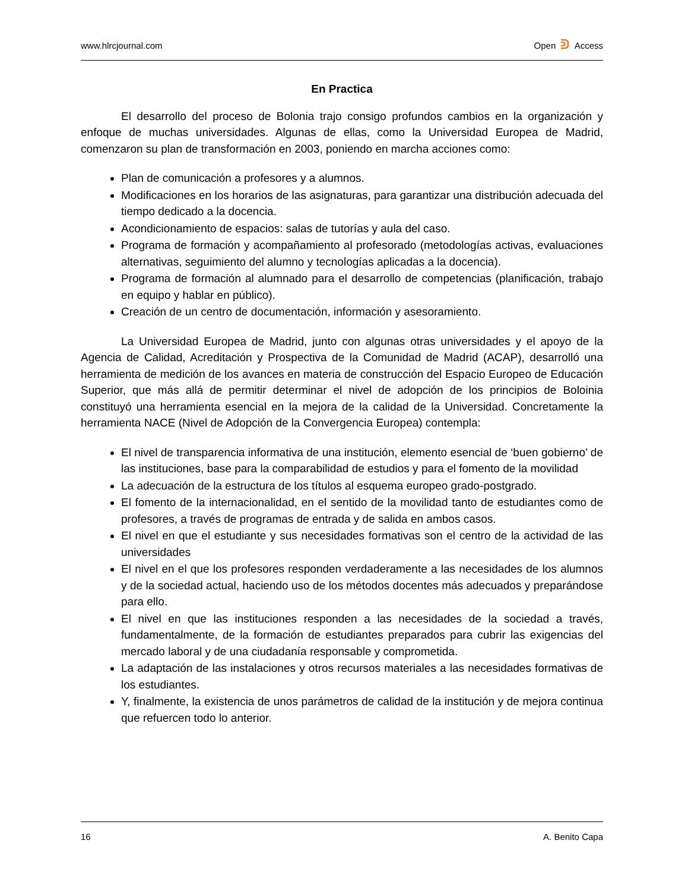www.hlrcjournal.com Open ᕲ Access
En Practica
El desarrollo del proceso de Bolonia trajo consigo profundos cambios en la organización y enfoque de muchas universidades. Algunas de ellas, como la Universidad Europea de Madrid, comenzaron su plan de transformación en 2003, poniendo en marcha acciones como:
Plan de comunicación a profesores y a alumnos.
Modificaciones en los horarios de las asignaturas, para garantizar una distribución adecuada del tiempo dedicado a la docencia.
Acondicionamiento de espacios: salas de tutorías y aula del caso.
Programa de formación y acompañamiento al profesorado (metodologías activas, evaluaciones alternativas, seguimiento del alumno y tecnologías aplicadas a la docencia).
Programa de formación al alumnado para el desarrollo de competencias (planificación, trabajo en equipo y hablar en público).
Creación de un centro de documentación, información y asesoramiento.
La Universidad Europea de Madrid, junto con algunas otras universidades y el apoyo de la Agencia de Calidad, Acreditación y Prospectiva de la Comunidad de Madrid (ACAP), desarrolló una herramienta de medición de los avances en materia de construcción del Espacio Europeo de Educación Superior, que más allá de permitir determinar el nivel de adopción de los principios de Boloinia constituyó una herramienta esencial en la mejora de la calidad de la Universidad. Concretamente la herramienta NACE (Nivel de Adopción de la Convergencia Europea) contempla:
El nivel de transparencia informativa de una institución, elemento esencial de ‘buen gobierno’ de las instituciones, base para la comparabilidad de estudios y para el fomento de la movilidad
La adecuación de la estructura de los títulos al esquema europeo grado-postgrado.
El fomento de la internacionalidad, en el sentido de la movilidad tanto de estudiantes como de profesores, a través de programas de entrada y de salida en ambos casos.
El nivel en que el estudiante y sus necesidades formativas son el centro de la actividad de las universidades
El nivel en el que los profesores responden verdaderamente a las necesidades de los alumnos y de la sociedad actual, haciendo uso de los métodos docentes más adecuados y preparándose para ello.
El nivel en que las instituciones responden a las necesidades de la sociedad a través, fundamentalmente, de la formación de estudiantes preparados para cubrir las exigencias del mercado laboral y de una ciudadanía responsable y comprometida.
La adaptación de las instalaciones y otros recursos materiales a las necesidades formativas de los estudiantes.
Y, finalmente, la existencia de unos parámetros de calidad de la institución y de mejora continua que refuercen todo lo anterior.
16 A. Benito Capa